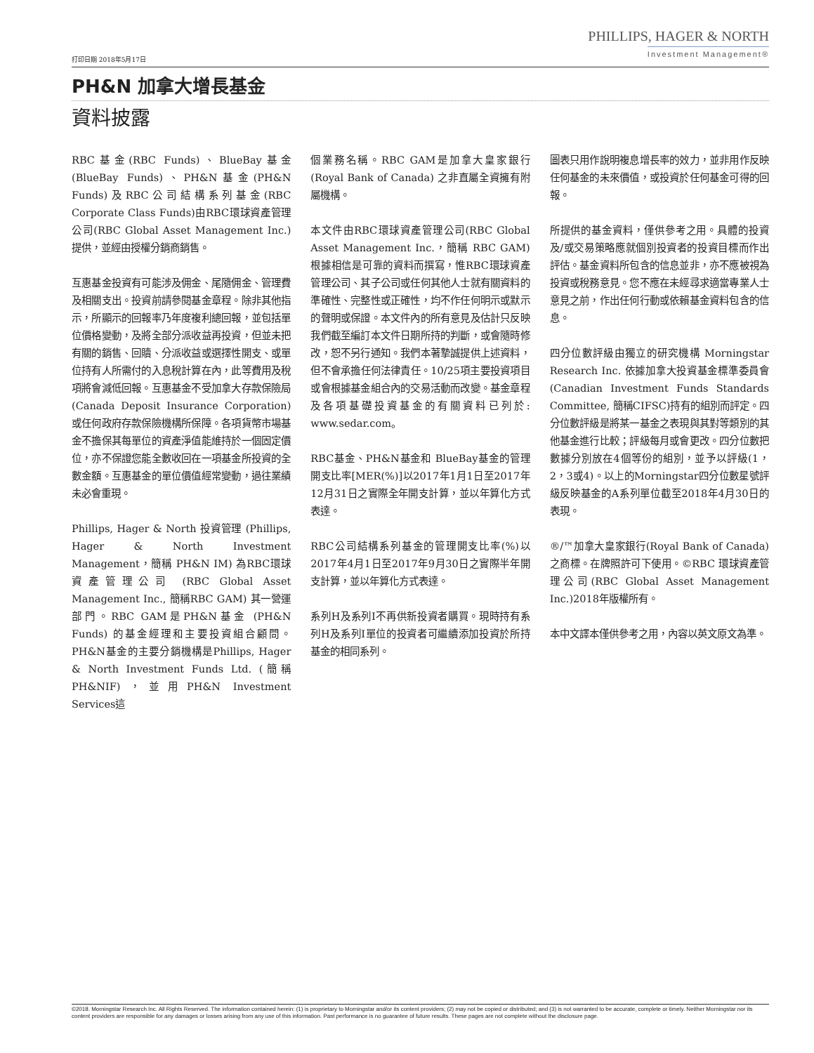PHILLIPS, HAGER & NORTH
Investment Management®
打印日期 2018年5月17日
PH&N 加拿大增長基金
資料披露
RBC基金(RBC Funds)、BlueBay基金(BlueBay Funds)、PH&N基金(PH&N Funds)及RBC公司結構系列基金(RBC Corporate Class Funds)由RBC環球資產管理公司(RBC Global Asset Management Inc.)提供，並經由授權分銷商銷售。
互惠基金投資有可能涉及佣金、尾隨佣金、管理費及相關支出。投資前請參閱基金章程。除非其他指示，所顯示的回報率乃年度複利總回報，並包括單位價格變動，及將全部分派收益再投資，但並未把有關的銷售、回贖、分派收益或選擇性開支、或單位持有人所需付的入息稅計算在內，此等費用及稅項將會減低回報。互惠基金不受加拿大存款保險局(Canada Deposit Insurance Corporation)或任何政府存款保險機構所保障。各項貨幣市場基金不擔保其每單位的資產淨值能維持於一個固定價位，亦不保證您能全數收回在一項基金所投資的全數金額。互惠基金的單位價值經常變動，過往業績未必會重現。
Phillips, Hager & North 投資管理 (Phillips, Hager & North Investment Management，簡稱 PH&N IM) 為RBC環球資產管理公司 (RBC Global Asset Management Inc., 簡稱RBC GAM) 其一營運部門。RBC GAM是PH&N基金 (PH&N Funds) 的基金經理和主要投資組合顧問。PH&N基金的主要分銷機構是Phillips, Hager & North Investment Funds Ltd. (簡稱 PH&NIF)，並用PH&N Investment Services這
個業務名稱。RBC GAM是加拿大皇家銀行(Royal Bank of Canada) 之非直屬全資擁有附屬機構。
本文件由RBC環球資產管理公司(RBC Global Asset Management Inc.，簡稱 RBC GAM)根據相信是可靠的資料而撰寫，惟RBC環球資產管理公司、其子公司或任何其他人士就有關資料的準確性、完整性或正確性，均不作任何明示或默示的聲明或保證。本文件內的所有意見及估計只反映我們截至編訂本文件日期所持的判斷，或會隨時修改，恕不另行通知。我們本著摯誠提供上述資料，但不會承擔任何法律責任。10/25項主要投資項目或會根據基金組合內的交易活動而改變。基金章程及各項基礎投資基金的有關資料已列於: www.sedar.com。
RBC基金、PH&N基金和 BlueBay基金的管理開支比率[MER(%)]以2017年1月1日至2017年12月31日之實際全年開支計算，並以年算化方式表達。
RBC公司結構系列基金的管理開支比率(%)以2017年4月1日至2017年9月30日之實際半年開支計算，並以年算化方式表達。
系列H及系列I不再供新投資者購買。現時持有系列H及系列I單位的投資者可繼續添加投資於所持基金的相同系列。
圖表只用作說明複息增長率的效力，並非用作反映任何基金的未來價值，或投資於任何基金可得的回報。
所提供的基金資料，僅供參考之用。具體的投資及/或交易策略應就個別投資者的投資目標而作出評估。基金資料所包含的信息並非，亦不應被視為投資或稅務意見。您不應在未經尋求適當專業人士意見之前，作出任何行動或依賴基金資料包含的信息。
四分位數評級由獨立的研究機構 Morningstar Research Inc. 依據加拿大投資基金標準委員會(Canadian Investment Funds Standards Committee, 簡稱CIFSC)持有的組別而評定。四分位數評級是將某一基金之表現與其對等類別的其他基金進行比較；評級每月或會更改。四分位數把數據分別放在4個等份的組別，並予以評級(1，2，3或4)。以上的Morningstar四分位數星號評級反映基金的A系列單位截至2018年4月30日的表現。
®/™加拿大皇家銀行(Royal Bank of Canada)之商標。在牌照許可下使用。©RBC 環球資產管理公司(RBC Global Asset Management Inc.)2018年版權所有。
本中文譯本僅供參考之用，內容以英文原文為準。
©2018. Morningstar Research Inc. All Rights Reserved. The information contained herein: (1) is proprietary to Morningstar and/or its content providers; (2) may not be copied or distributed; and (3) is not warranted to be accurate, complete or timely. Neither Morningstar nor its content providers are responsible for any damages or losses arising from any use of this information. Past performance is no guarantee of future results. These pages are not complete without the disclosure page.